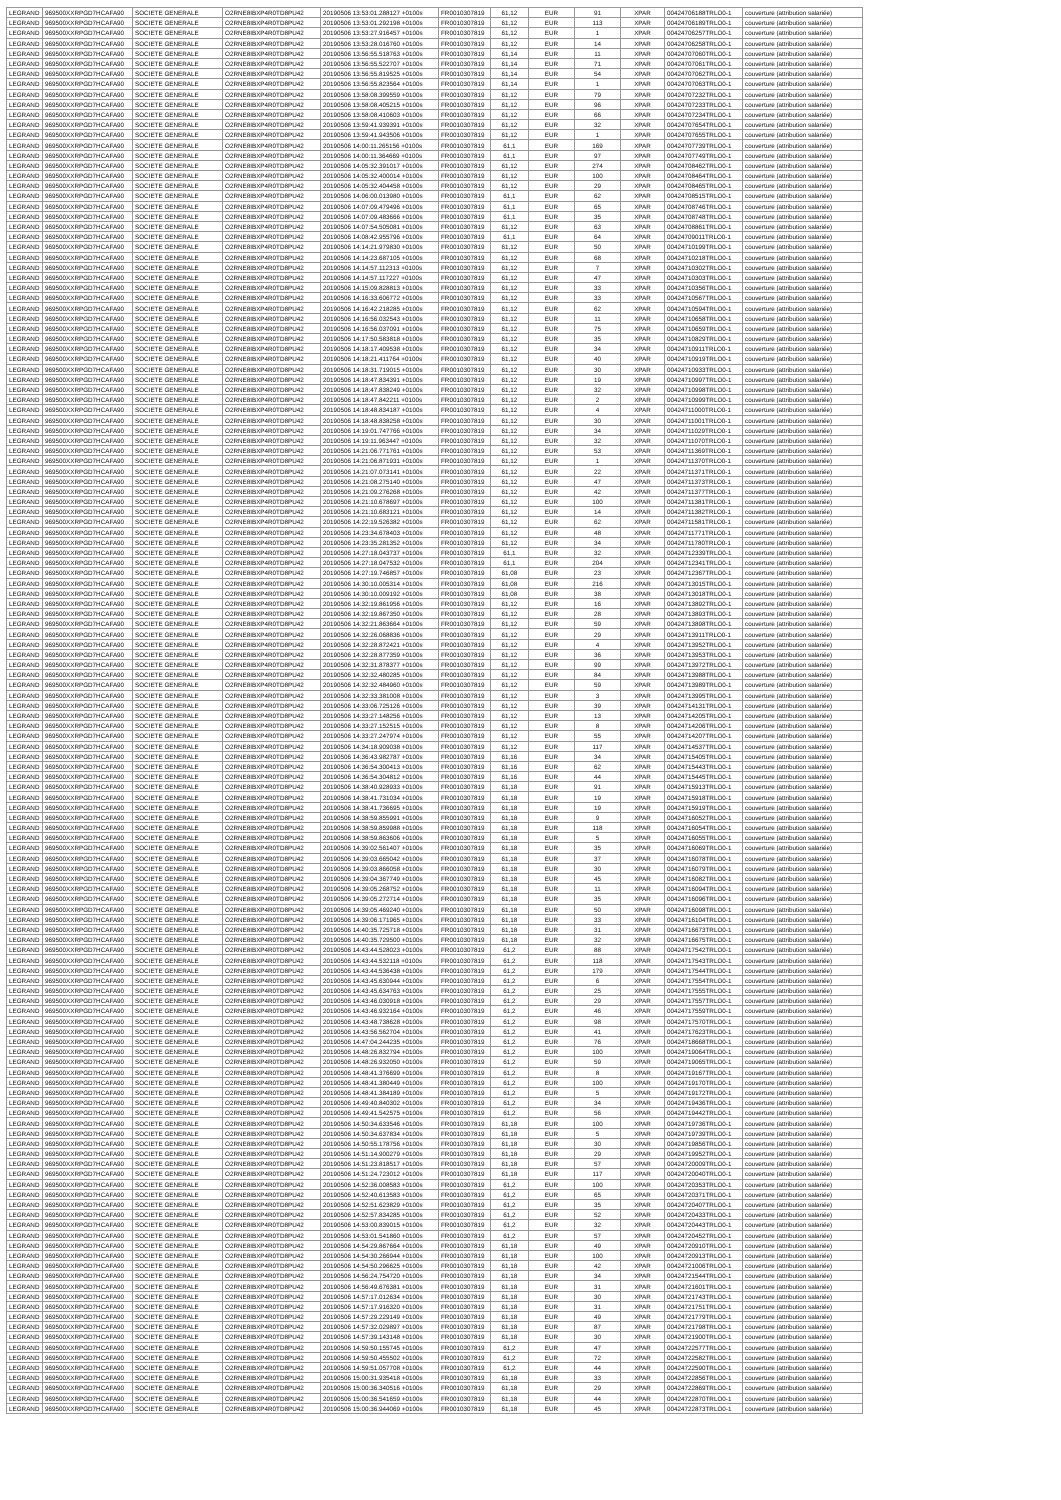| LEGRAND | 969500XXRPGD7HCAFA90 | SOCIETE GENERALE | O2RNE8IBXP4R0TD8PU42 | 20190506 13:53:01.288127 +0100s | FR0010307819 | 61,12 | EUR | 91 | XPAR | 00424706188TRLO0-1 | couverture (attribution salariée) |
| LEGRAND | 969500XXRPGD7HCAFA90 | SOCIETE GENERALE | O2RNE8IBXP4R0TD8PU42 | 20190506 13:53:01.292198 +0100s | FR0010307819 | 61,12 | EUR | 113 | XPAR | 00424706189TRLO0-1 | couverture (attribution salariée) |
| LEGRAND | 969500XXRPGD7HCAFA90 | SOCIETE GENERALE | O2RNE8IBXP4R0TD8PU42 | 20190506 13:53:27.916457 +0100s | FR0010307819 | 61,12 | EUR | 1 | XPAR | 00424706257TRLO0-1 | couverture (attribution salariée) |
| LEGRAND | 969500XXRPGD7HCAFA90 | SOCIETE GENERALE | O2RNE8IBXP4R0TD8PU42 | 20190506 13:53:28.016760 +0100s | FR0010307819 | 61,12 | EUR | 14 | XPAR | 00424706258TRLO0-1 | couverture (attribution salariée) |
| LEGRAND | 969500XXRPGD7HCAFA90 | SOCIETE GENERALE | O2RNE8IBXP4R0TD8PU42 | 20190506 13:56:55.518763 +0100s | FR0010307819 | 61,14 | EUR | 11 | XPAR | 00424707060TRLO0-1 | couverture (attribution salariée) |
| LEGRAND | 969500XXRPGD7HCAFA90 | SOCIETE GENERALE | O2RNE8IBXP4R0TD8PU42 | 20190506 13:56:55.522707 +0100s | FR0010307819 | 61,14 | EUR | 71 | XPAR | 00424707061TRLO0-1 | couverture (attribution salariée) |
| LEGRAND | 969500XXRPGD7HCAFA90 | SOCIETE GENERALE | O2RNE8IBXP4R0TD8PU42 | 20190506 13:56:55.819525 +0100s | FR0010307819 | 61,14 | EUR | 54 | XPAR | 00424707062TRLO0-1 | couverture (attribution salariée) |
| LEGRAND | 969500XXRPGD7HCAFA90 | SOCIETE GENERALE | O2RNE8IBXP4R0TD8PU42 | 20190506 13:56:55.823564 +0100s | FR0010307819 | 61,14 | EUR | 1 | XPAR | 00424707063TRLO0-1 | couverture (attribution salariée) |
| LEGRAND | 969500XXRPGD7HCAFA90 | SOCIETE GENERALE | O2RNE8IBXP4R0TD8PU42 | 20190506 13:58:08.399559 +0100s | FR0010307819 | 61,12 | EUR | 79 | XPAR | 00424707232TRLO0-1 | couverture (attribution salariée) |
| LEGRAND | 969500XXRPGD7HCAFA90 | SOCIETE GENERALE | O2RNE8IBXP4R0TD8PU42 | 20190506 13:58:08.405215 +0100s | FR0010307819 | 61,12 | EUR | 96 | XPAR | 00424707233TRLO0-1 | couverture (attribution salariée) |
| LEGRAND | 969500XXRPGD7HCAFA90 | SOCIETE GENERALE | O2RNE8IBXP4R0TD8PU42 | 20190506 13:58:08.410603 +0100s | FR0010307819 | 61,12 | EUR | 66 | XPAR | 00424707234TRLO0-1 | couverture (attribution salariée) |
| LEGRAND | 969500XXRPGD7HCAFA90 | SOCIETE GENERALE | O2RNE8IBXP4R0TD8PU42 | 20190506 13:59:41.939391 +0100s | FR0010307819 | 61,12 | EUR | 32 | XPAR | 00424707654TRLO0-1 | couverture (attribution salariée) |
| LEGRAND | 969500XXRPGD7HCAFA90 | SOCIETE GENERALE | O2RNE8IBXP4R0TD8PU42 | 20190506 13:59:41.943506 +0100s | FR0010307819 | 61,12 | EUR | 1 | XPAR | 00424707655TRLO0-1 | couverture (attribution salariée) |
| LEGRAND | 969500XXRPGD7HCAFA90 | SOCIETE GENERALE | O2RNE8IBXP4R0TD8PU42 | 20190506 14:00:11.265156 +0100s | FR0010307819 | 61,1 | EUR | 169 | XPAR | 00424707739TRLO0-1 | couverture (attribution salariée) |
| LEGRAND | 969500XXRPGD7HCAFA90 | SOCIETE GENERALE | O2RNE8IBXP4R0TD8PU42 | 20190506 14:00:11.364669 +0100s | FR0010307819 | 61,1 | EUR | 97 | XPAR | 00424707749TRLO0-1 | couverture (attribution salariée) |
| LEGRAND | 969500XXRPGD7HCAFA90 | SOCIETE GENERALE | O2RNE8IBXP4R0TD8PU42 | 20190506 14:05:32.391017 +0100s | FR0010307819 | 61,12 | EUR | 274 | XPAR | 00424708462TRLO0-1 | couverture (attribution salariée) |
| LEGRAND | 969500XXRPGD7HCAFA90 | SOCIETE GENERALE | O2RNE8IBXP4R0TD8PU42 | 20190506 14:05:32.400014 +0100s | FR0010307819 | 61,12 | EUR | 100 | XPAR | 00424708464TRLO0-1 | couverture (attribution salariée) |
| LEGRAND | 969500XXRPGD7HCAFA90 | SOCIETE GENERALE | O2RNE8IBXP4R0TD8PU42 | 20190506 14:05:32.404458 +0100s | FR0010307819 | 61,12 | EUR | 29 | XPAR | 00424708465TRLO0-1 | couverture (attribution salariée) |
| LEGRAND | 969500XXRPGD7HCAFA90 | SOCIETE GENERALE | O2RNE8IBXP4R0TD8PU42 | 20190506 14:06:00.013980 +0100s | FR0010307819 | 61,1 | EUR | 62 | XPAR | 00424708515TRLO0-1 | couverture (attribution salariée) |
| LEGRAND | 969500XXRPGD7HCAFA90 | SOCIETE GENERALE | O2RNE8IBXP4R0TD8PU42 | 20190506 14:07:09.479496 +0100s | FR0010307819 | 61,1 | EUR | 65 | XPAR | 00424708746TRLO0-1 | couverture (attribution salariée) |
| LEGRAND | 969500XXRPGD7HCAFA90 | SOCIETE GENERALE | O2RNE8IBXP4R0TD8PU42 | 20190506 14:07:09.483666 +0100s | FR0010307819 | 61,1 | EUR | 35 | XPAR | 00424708748TRLO0-1 | couverture (attribution salariée) |
| LEGRAND | 969500XXRPGD7HCAFA90 | SOCIETE GENERALE | O2RNE8IBXP4R0TD8PU42 | 20190506 14:07:54.505081 +0100s | FR0010307819 | 61,12 | EUR | 63 | XPAR | 00424708861TRLO0-1 | couverture (attribution salariée) |
| LEGRAND | 969500XXRPGD7HCAFA90 | SOCIETE GENERALE | O2RNE8IBXP4R0TD8PU42 | 20190506 14:08:42.955796 +0100s | FR0010307819 | 61,1 | EUR | 64 | XPAR | 00424709011TRLO0-1 | couverture (attribution salariée) |
| LEGRAND | 969500XXRPGD7HCAFA90 | SOCIETE GENERALE | O2RNE8IBXP4R0TD8PU42 | 20190506 14:14:21.979830 +0100s | FR0010307819 | 61,12 | EUR | 50 | XPAR | 00424710199TRLO0-1 | couverture (attribution salariée) |
| LEGRAND | 969500XXRPGD7HCAFA90 | SOCIETE GENERALE | O2RNE8IBXP4R0TD8PU42 | 20190506 14:14:23.687105 +0100s | FR0010307819 | 61,12 | EUR | 68 | XPAR | 00424710218TRLO0-1 | couverture (attribution salariée) |
| LEGRAND | 969500XXRPGD7HCAFA90 | SOCIETE GENERALE | O2RNE8IBXP4R0TD8PU42 | 20190506 14:14:57.112313 +0100s | FR0010307819 | 61,12 | EUR | 7 | XPAR | 00424710302TRLO0-1 | couverture (attribution salariée) |
| LEGRAND | 969500XXRPGD7HCAFA90 | SOCIETE GENERALE | O2RNE8IBXP4R0TD8PU42 | 20190506 14:14:57.117227 +0100s | FR0010307819 | 61,12 | EUR | 47 | XPAR | 00424710303TRLO0-1 | couverture (attribution salariée) |
| LEGRAND | 969500XXRPGD7HCAFA90 | SOCIETE GENERALE | O2RNE8IBXP4R0TD8PU42 | 20190506 14:15:09.828813 +0100s | FR0010307819 | 61,12 | EUR | 33 | XPAR | 00424710356TRLO0-1 | couverture (attribution salariée) |
| LEGRAND | 969500XXRPGD7HCAFA90 | SOCIETE GENERALE | O2RNE8IBXP4R0TD8PU42 | 20190506 14:16:33.606772 +0100s | FR0010307819 | 61,12 | EUR | 33 | XPAR | 00424710567TRLO0-1 | couverture (attribution salariée) |
| LEGRAND | 969500XXRPGD7HCAFA90 | SOCIETE GENERALE | O2RNE8IBXP4R0TD8PU42 | 20190506 14:16:42.218285 +0100s | FR0010307819 | 61,12 | EUR | 62 | XPAR | 00424710594TRLO0-1 | couverture (attribution salariée) |
| LEGRAND | 969500XXRPGD7HCAFA90 | SOCIETE GENERALE | O2RNE8IBXP4R0TD8PU42 | 20190506 14:16:56.032543 +0100s | FR0010307819 | 61,12 | EUR | 11 | XPAR | 00424710658TRLO0-1 | couverture (attribution salariée) |
| LEGRAND | 969500XXRPGD7HCAFA90 | SOCIETE GENERALE | O2RNE8IBXP4R0TD8PU42 | 20190506 14:16:56.037091 +0100s | FR0010307819 | 61,12 | EUR | 75 | XPAR | 00424710659TRLO0-1 | couverture (attribution salariée) |
| LEGRAND | 969500XXRPGD7HCAFA90 | SOCIETE GENERALE | O2RNE8IBXP4R0TD8PU42 | 20190506 14:17:50.583818 +0100s | FR0010307819 | 61,12 | EUR | 35 | XPAR | 00424710829TRLO0-1 | couverture (attribution salariée) |
| LEGRAND | 969500XXRPGD7HCAFA90 | SOCIETE GENERALE | O2RNE8IBXP4R0TD8PU42 | 20190506 14:18:17.409538 +0100s | FR0010307819 | 61,12 | EUR | 34 | XPAR | 00424710911TRLO0-1 | couverture (attribution salariée) |
| LEGRAND | 969500XXRPGD7HCAFA90 | SOCIETE GENERALE | O2RNE8IBXP4R0TD8PU42 | 20190506 14:18:21.411764 +0100s | FR0010307819 | 61,12 | EUR | 40 | XPAR | 00424710919TRLO0-1 | couverture (attribution salariée) |
| LEGRAND | 969500XXRPGD7HCAFA90 | SOCIETE GENERALE | O2RNE8IBXP4R0TD8PU42 | 20190506 14:18:31.719015 +0100s | FR0010307819 | 61,12 | EUR | 30 | XPAR | 00424710933TRLO0-1 | couverture (attribution salariée) |
| LEGRAND | 969500XXRPGD7HCAFA90 | SOCIETE GENERALE | O2RNE8IBXP4R0TD8PU42 | 20190506 14:18:47.834391 +0100s | FR0010307819 | 61,12 | EUR | 19 | XPAR | 00424710997TRLO0-1 | couverture (attribution salariée) |
| LEGRAND | 969500XXRPGD7HCAFA90 | SOCIETE GENERALE | O2RNE8IBXP4R0TD8PU42 | 20190506 14:18:47.838249 +0100s | FR0010307819 | 61,12 | EUR | 32 | XPAR | 00424710998TRLO0-1 | couverture (attribution salariée) |
| LEGRAND | 969500XXRPGD7HCAFA90 | SOCIETE GENERALE | O2RNE8IBXP4R0TD8PU42 | 20190506 14:18:47.842211 +0100s | FR0010307819 | 61,12 | EUR | 2 | XPAR | 00424710999TRLO0-1 | couverture (attribution salariée) |
| LEGRAND | 969500XXRPGD7HCAFA90 | SOCIETE GENERALE | O2RNE8IBXP4R0TD8PU42 | 20190506 14:18:48.834187 +0100s | FR0010307819 | 61,12 | EUR | 4 | XPAR | 00424711000TRLO0-1 | couverture (attribution salariée) |
| LEGRAND | 969500XXRPGD7HCAFA90 | SOCIETE GENERALE | O2RNE8IBXP4R0TD8PU42 | 20190506 14:18:48.838258 +0100s | FR0010307819 | 61,12 | EUR | 30 | XPAR | 00424711001TRLO0-1 | couverture (attribution salariée) |
| LEGRAND | 969500XXRPGD7HCAFA90 | SOCIETE GENERALE | O2RNE8IBXP4R0TD8PU42 | 20190506 14:19:01.747766 +0100s | FR0010307819 | 61,12 | EUR | 34 | XPAR | 00424711029TRLO0-1 | couverture (attribution salariée) |
| LEGRAND | 969500XXRPGD7HCAFA90 | SOCIETE GENERALE | O2RNE8IBXP4R0TD8PU42 | 20190506 14:19:11.963447 +0100s | FR0010307819 | 61,12 | EUR | 32 | XPAR | 00424711070TRLO0-1 | couverture (attribution salariée) |
| LEGRAND | 969500XXRPGD7HCAFA90 | SOCIETE GENERALE | O2RNE8IBXP4R0TD8PU42 | 20190506 14:21:06.771761 +0100s | FR0010307819 | 61,12 | EUR | 53 | XPAR | 00424711369TRLO0-1 | couverture (attribution salariée) |
| LEGRAND | 969500XXRPGD7HCAFA90 | SOCIETE GENERALE | O2RNE8IBXP4R0TD8PU42 | 20190506 14:21:06.871931 +0100s | FR0010307819 | 61,12 | EUR | 1 | XPAR | 00424711370TRLO0-1 | couverture (attribution salariée) |
| LEGRAND | 969500XXRPGD7HCAFA90 | SOCIETE GENERALE | O2RNE8IBXP4R0TD8PU42 | 20190506 14:21:07.073141 +0100s | FR0010307819 | 61,12 | EUR | 22 | XPAR | 00424711371TRLO0-1 | couverture (attribution salariée) |
| LEGRAND | 969500XXRPGD7HCAFA90 | SOCIETE GENERALE | O2RNE8IBXP4R0TD8PU42 | 20190506 14:21:08.275140 +0100s | FR0010307819 | 61,12 | EUR | 47 | XPAR | 00424711373TRLO0-1 | couverture (attribution salariée) |
| LEGRAND | 969500XXRPGD7HCAFA90 | SOCIETE GENERALE | O2RNE8IBXP4R0TD8PU42 | 20190506 14:21:09.276268 +0100s | FR0010307819 | 61,12 | EUR | 42 | XPAR | 00424711377TRLO0-1 | couverture (attribution salariée) |
| LEGRAND | 969500XXRPGD7HCAFA90 | SOCIETE GENERALE | O2RNE8IBXP4R0TD8PU42 | 20190506 14:21:10.678697 +0100s | FR0010307819 | 61,12 | EUR | 100 | XPAR | 00424711381TRLO0-1 | couverture (attribution salariée) |
| LEGRAND | 969500XXRPGD7HCAFA90 | SOCIETE GENERALE | O2RNE8IBXP4R0TD8PU42 | 20190506 14:21:10.683121 +0100s | FR0010307819 | 61,12 | EUR | 14 | XPAR | 00424711382TRLO0-1 | couverture (attribution salariée) |
| LEGRAND | 969500XXRPGD7HCAFA90 | SOCIETE GENERALE | O2RNE8IBXP4R0TD8PU42 | 20190506 14:22:19.526382 +0100s | FR0010307819 | 61,12 | EUR | 62 | XPAR | 00424711581TRLO0-1 | couverture (attribution salariée) |
| LEGRAND | 969500XXRPGD7HCAFA90 | SOCIETE GENERALE | O2RNE8IBXP4R0TD8PU42 | 20190506 14:23:34.678403 +0100s | FR0010307819 | 61,12 | EUR | 48 | XPAR | 00424711771TRLO0-1 | couverture (attribution salariée) |
| LEGRAND | 969500XXRPGD7HCAFA90 | SOCIETE GENERALE | O2RNE8IBXP4R0TD8PU42 | 20190506 14:23:35.281352 +0100s | FR0010307819 | 61,12 | EUR | 34 | XPAR | 00424711780TRLO0-1 | couverture (attribution salariée) |
| LEGRAND | 969500XXRPGD7HCAFA90 | SOCIETE GENERALE | O2RNE8IBXP4R0TD8PU42 | 20190506 14:27:18.043737 +0100s | FR0010307819 | 61,1 | EUR | 32 | XPAR | 00424712339TRLO0-1 | couverture (attribution salariée) |
| LEGRAND | 969500XXRPGD7HCAFA90 | SOCIETE GENERALE | O2RNE8IBXP4R0TD8PU42 | 20190506 14:27:18.047532 +0100s | FR0010307819 | 61,1 | EUR | 204 | XPAR | 00424712341TRLO0-1 | couverture (attribution salariée) |
| LEGRAND | 969500XXRPGD7HCAFA90 | SOCIETE GENERALE | O2RNE8IBXP4R0TD8PU42 | 20190506 14:27:19.746857 +0100s | FR0010307819 | 61,08 | EUR | 23 | XPAR | 00424712367TRLO0-1 | couverture (attribution salariée) |
| LEGRAND | 969500XXRPGD7HCAFA90 | SOCIETE GENERALE | O2RNE8IBXP4R0TD8PU42 | 20190506 14:30:10.005314 +0100s | FR0010307819 | 61,08 | EUR | 216 | XPAR | 00424713015TRLO0-1 | couverture (attribution salariée) |
| LEGRAND | 969500XXRPGD7HCAFA90 | SOCIETE GENERALE | O2RNE8IBXP4R0TD8PU42 | 20190506 14:30:10.009192 +0100s | FR0010307819 | 61,08 | EUR | 38 | XPAR | 00424713018TRLO0-1 | couverture (attribution salariée) |
| LEGRAND | 969500XXRPGD7HCAFA90 | SOCIETE GENERALE | O2RNE8IBXP4R0TD8PU42 | 20190506 14:32:19.861956 +0100s | FR0010307819 | 61,12 | EUR | 16 | XPAR | 00424713892TRLO0-1 | couverture (attribution salariée) |
| LEGRAND | 969500XXRPGD7HCAFA90 | SOCIETE GENERALE | O2RNE8IBXP4R0TD8PU42 | 20190506 14:32:19.867350 +0100s | FR0010307819 | 61,12 | EUR | 28 | XPAR | 00424713893TRLO0-1 | couverture (attribution salariée) |
| LEGRAND | 969500XXRPGD7HCAFA90 | SOCIETE GENERALE | O2RNE8IBXP4R0TD8PU42 | 20190506 14:32:21.863664 +0100s | FR0010307819 | 61,12 | EUR | 59 | XPAR | 00424713898TRLO0-1 | couverture (attribution salariée) |
| LEGRAND | 969500XXRPGD7HCAFA90 | SOCIETE GENERALE | O2RNE8IBXP4R0TD8PU42 | 20190506 14:32:26.068836 +0100s | FR0010307819 | 61,12 | EUR | 29 | XPAR | 00424713911TRLO0-1 | couverture (attribution salariée) |
| LEGRAND | 969500XXRPGD7HCAFA90 | SOCIETE GENERALE | O2RNE8IBXP4R0TD8PU42 | 20190506 14:32:28.872421 +0100s | FR0010307819 | 61,12 | EUR | 4 | XPAR | 00424713952TRLO0-1 | couverture (attribution salariée) |
| LEGRAND | 969500XXRPGD7HCAFA90 | SOCIETE GENERALE | O2RNE8IBXP4R0TD8PU42 | 20190506 14:32:28.877359 +0100s | FR0010307819 | 61,12 | EUR | 36 | XPAR | 00424713953TRLO0-1 | couverture (attribution salariée) |
| LEGRAND | 969500XXRPGD7HCAFA90 | SOCIETE GENERALE | O2RNE8IBXP4R0TD8PU42 | 20190506 14:32:31.878377 +0100s | FR0010307819 | 61,12 | EUR | 99 | XPAR | 00424713972TRLO0-1 | couverture (attribution salariée) |
| LEGRAND | 969500XXRPGD7HCAFA90 | SOCIETE GENERALE | O2RNE8IBXP4R0TD8PU42 | 20190506 14:32:32.480285 +0100s | FR0010307819 | 61,12 | EUR | 84 | XPAR | 00424713988TRLO0-1 | couverture (attribution salariée) |
| LEGRAND | 969500XXRPGD7HCAFA90 | SOCIETE GENERALE | O2RNE8IBXP4R0TD8PU42 | 20190506 14:32:32.484960 +0100s | FR0010307819 | 61,12 | EUR | 59 | XPAR | 00424713989TRLO0-1 | couverture (attribution salariée) |
| LEGRAND | 969500XXRPGD7HCAFA90 | SOCIETE GENERALE | O2RNE8IBXP4R0TD8PU42 | 20190506 14:32:33.381008 +0100s | FR0010307819 | 61,12 | EUR | 3 | XPAR | 00424713995TRLO0-1 | couverture (attribution salariée) |
| LEGRAND | 969500XXRPGD7HCAFA90 | SOCIETE GENERALE | O2RNE8IBXP4R0TD8PU42 | 20190506 14:33:06.725126 +0100s | FR0010307819 | 61,12 | EUR | 39 | XPAR | 00424714131TRLO0-1 | couverture (attribution salariée) |
| LEGRAND | 969500XXRPGD7HCAFA90 | SOCIETE GENERALE | O2RNE8IBXP4R0TD8PU42 | 20190506 14:33:27.148256 +0100s | FR0010307819 | 61,12 | EUR | 13 | XPAR | 00424714205TRLO0-1 | couverture (attribution salariée) |
| LEGRAND | 969500XXRPGD7HCAFA90 | SOCIETE GENERALE | O2RNE8IBXP4R0TD8PU42 | 20190506 14:33:27.152515 +0100s | FR0010307819 | 61,12 | EUR | 8 | XPAR | 00424714206TRLO0-1 | couverture (attribution salariée) |
| LEGRAND | 969500XXRPGD7HCAFA90 | SOCIETE GENERALE | O2RNE8IBXP4R0TD8PU42 | 20190506 14:33:27.247974 +0100s | FR0010307819 | 61,12 | EUR | 55 | XPAR | 00424714207TRLO0-1 | couverture (attribution salariée) |
| LEGRAND | 969500XXRPGD7HCAFA90 | SOCIETE GENERALE | O2RNE8IBXP4R0TD8PU42 | 20190506 14:34:18.909038 +0100s | FR0010307819 | 61,12 | EUR | 117 | XPAR | 00424714537TRLO0-1 | couverture (attribution salariée) |
| LEGRAND | 969500XXRPGD7HCAFA90 | SOCIETE GENERALE | O2RNE8IBXP4R0TD8PU42 | 20190506 14:36:43.982787 +0100s | FR0010307819 | 61,16 | EUR | 34 | XPAR | 00424715405TRLO0-1 | couverture (attribution salariée) |
| LEGRAND | 969500XXRPGD7HCAFA90 | SOCIETE GENERALE | O2RNE8IBXP4R0TD8PU42 | 20190506 14:36:54.300413 +0100s | FR0010307819 | 61,16 | EUR | 62 | XPAR | 00424715443TRLO0-1 | couverture (attribution salariée) |
| LEGRAND | 969500XXRPGD7HCAFA90 | SOCIETE GENERALE | O2RNE8IBXP4R0TD8PU42 | 20190506 14:36:54.304812 +0100s | FR0010307819 | 61,16 | EUR | 44 | XPAR | 00424715445TRLO0-1 | couverture (attribution salariée) |
| LEGRAND | 969500XXRPGD7HCAFA90 | SOCIETE GENERALE | O2RNE8IBXP4R0TD8PU42 | 20190506 14:38:40.928933 +0100s | FR0010307819 | 61,18 | EUR | 91 | XPAR | 00424715913TRLO0-1 | couverture (attribution salariée) |
| LEGRAND | 969500XXRPGD7HCAFA90 | SOCIETE GENERALE | O2RNE8IBXP4R0TD8PU42 | 20190506 14:38:41.731034 +0100s | FR0010307819 | 61,18 | EUR | 19 | XPAR | 00424715918TRLO0-1 | couverture (attribution salariée) |
| LEGRAND | 969500XXRPGD7HCAFA90 | SOCIETE GENERALE | O2RNE8IBXP4R0TD8PU42 | 20190506 14:38:41.736695 +0100s | FR0010307819 | 61,18 | EUR | 19 | XPAR | 00424715919TRLO0-1 | couverture (attribution salariée) |
| LEGRAND | 969500XXRPGD7HCAFA90 | SOCIETE GENERALE | O2RNE8IBXP4R0TD8PU42 | 20190506 14:38:59.855991 +0100s | FR0010307819 | 61,18 | EUR | 9 | XPAR | 00424716052TRLO0-1 | couverture (attribution salariée) |
| LEGRAND | 969500XXRPGD7HCAFA90 | SOCIETE GENERALE | O2RNE8IBXP4R0TD8PU42 | 20190506 14:38:59.859988 +0100s | FR0010307819 | 61,18 | EUR | 118 | XPAR | 00424716054TRLO0-1 | couverture (attribution salariée) |
| LEGRAND | 969500XXRPGD7HCAFA90 | SOCIETE GENERALE | O2RNE8IBXP4R0TD8PU42 | 20190506 14:38:59.863606 +0100s | FR0010307819 | 61,18 | EUR | 5 | XPAR | 00424716055TRLO0-1 | couverture (attribution salariée) |
| LEGRAND | 969500XXRPGD7HCAFA90 | SOCIETE GENERALE | O2RNE8IBXP4R0TD8PU42 | 20190506 14:39:02.561407 +0100s | FR0010307819 | 61,18 | EUR | 35 | XPAR | 00424716069TRLO0-1 | couverture (attribution salariée) |
| LEGRAND | 969500XXRPGD7HCAFA90 | SOCIETE GENERALE | O2RNE8IBXP4R0TD8PU42 | 20190506 14:39:03.665042 +0100s | FR0010307819 | 61,18 | EUR | 37 | XPAR | 00424716078TRLO0-1 | couverture (attribution salariée) |
| LEGRAND | 969500XXRPGD7HCAFA90 | SOCIETE GENERALE | O2RNE8IBXP4R0TD8PU42 | 20190506 14:39:03.866058 +0100s | FR0010307819 | 61,18 | EUR | 30 | XPAR | 00424716079TRLO0-1 | couverture (attribution salariée) |
| LEGRAND | 969500XXRPGD7HCAFA90 | SOCIETE GENERALE | O2RNE8IBXP4R0TD8PU42 | 20190506 14:39:04.367749 +0100s | FR0010307819 | 61,18 | EUR | 45 | XPAR | 00424716082TRLO0-1 | couverture (attribution salariée) |
| LEGRAND | 969500XXRPGD7HCAFA90 | SOCIETE GENERALE | O2RNE8IBXP4R0TD8PU42 | 20190506 14:39:05.268752 +0100s | FR0010307819 | 61,18 | EUR | 11 | XPAR | 00424716094TRLO0-1 | couverture (attribution salariée) |
| LEGRAND | 969500XXRPGD7HCAFA90 | SOCIETE GENERALE | O2RNE8IBXP4R0TD8PU42 | 20190506 14:39:05.272714 +0100s | FR0010307819 | 61,18 | EUR | 35 | XPAR | 00424716096TRLO0-1 | couverture (attribution salariée) |
| LEGRAND | 969500XXRPGD7HCAFA90 | SOCIETE GENERALE | O2RNE8IBXP4R0TD8PU42 | 20190506 14:39:05.469240 +0100s | FR0010307819 | 61,18 | EUR | 50 | XPAR | 00424716098TRLO0-1 | couverture (attribution salariée) |
| LEGRAND | 969500XXRPGD7HCAFA90 | SOCIETE GENERALE | O2RNE8IBXP4R0TD8PU42 | 20190506 14:39:06.171965 +0100s | FR0010307819 | 61,18 | EUR | 33 | XPAR | 00424716104TRLO0-1 | couverture (attribution salariée) |
| LEGRAND | 969500XXRPGD7HCAFA90 | SOCIETE GENERALE | O2RNE8IBXP4R0TD8PU42 | 20190506 14:40:35.725718 +0100s | FR0010307819 | 61,18 | EUR | 31 | XPAR | 00424716673TRLO0-1 | couverture (attribution salariée) |
| LEGRAND | 969500XXRPGD7HCAFA90 | SOCIETE GENERALE | O2RNE8IBXP4R0TD8PU42 | 20190506 14:40:35.729500 +0100s | FR0010307819 | 61,18 | EUR | 32 | XPAR | 00424716675TRLO0-1 | couverture (attribution salariée) |
| LEGRAND | 969500XXRPGD7HCAFA90 | SOCIETE GENERALE | O2RNE8IBXP4R0TD8PU42 | 20190506 14:43:44.528023 +0100s | FR0010307819 | 61,2 | EUR | 88 | XPAR | 00424717542TRLO0-1 | couverture (attribution salariée) |
| LEGRAND | 969500XXRPGD7HCAFA90 | SOCIETE GENERALE | O2RNE8IBXP4R0TD8PU42 | 20190506 14:43:44.532118 +0100s | FR0010307819 | 61,2 | EUR | 118 | XPAR | 00424717543TRLO0-1 | couverture (attribution salariée) |
| LEGRAND | 969500XXRPGD7HCAFA90 | SOCIETE GENERALE | O2RNE8IBXP4R0TD8PU42 | 20190506 14:43:44.536438 +0100s | FR0010307819 | 61,2 | EUR | 179 | XPAR | 00424717544TRLO0-1 | couverture (attribution salariée) |
| LEGRAND | 969500XXRPGD7HCAFA90 | SOCIETE GENERALE | O2RNE8IBXP4R0TD8PU42 | 20190506 14:43:45.630944 +0100s | FR0010307819 | 61,2 | EUR | 6 | XPAR | 00424717554TRLO0-1 | couverture (attribution salariée) |
| LEGRAND | 969500XXRPGD7HCAFA90 | SOCIETE GENERALE | O2RNE8IBXP4R0TD8PU42 | 20190506 14:43:45.634763 +0100s | FR0010307819 | 61,2 | EUR | 25 | XPAR | 00424717555TRLO0-1 | couverture (attribution salariée) |
| LEGRAND | 969500XXRPGD7HCAFA90 | SOCIETE GENERALE | O2RNE8IBXP4R0TD8PU42 | 20190506 14:43:46.030918 +0100s | FR0010307819 | 61,2 | EUR | 29 | XPAR | 00424717557TRLO0-1 | couverture (attribution salariée) |
| LEGRAND | 969500XXRPGD7HCAFA90 | SOCIETE GENERALE | O2RNE8IBXP4R0TD8PU42 | 20190506 14:43:46.932164 +0100s | FR0010307819 | 61,2 | EUR | 46 | XPAR | 00424717559TRLO0-1 | couverture (attribution salariée) |
| LEGRAND | 969500XXRPGD7HCAFA90 | SOCIETE GENERALE | O2RNE8IBXP4R0TD8PU42 | 20190506 14:43:48.738628 +0100s | FR0010307819 | 61,2 | EUR | 98 | XPAR | 00424717570TRLO0-1 | couverture (attribution salariée) |
| LEGRAND | 969500XXRPGD7HCAFA90 | SOCIETE GENERALE | O2RNE8IBXP4R0TD8PU42 | 20190506 14:43:56.562704 +0100s | FR0010307819 | 61,2 | EUR | 41 | XPAR | 00424717623TRLO0-1 | couverture (attribution salariée) |
| LEGRAND | 969500XXRPGD7HCAFA90 | SOCIETE GENERALE | O2RNE8IBXP4R0TD8PU42 | 20190506 14:47:04.244235 +0100s | FR0010307819 | 61,2 | EUR | 76 | XPAR | 00424718668TRLO0-1 | couverture (attribution salariée) |
| LEGRAND | 969500XXRPGD7HCAFA90 | SOCIETE GENERALE | O2RNE8IBXP4R0TD8PU42 | 20190506 14:48:26.832794 +0100s | FR0010307819 | 61,2 | EUR | 100 | XPAR | 00424719064TRLO0-1 | couverture (attribution salariée) |
| LEGRAND | 969500XXRPGD7HCAFA90 | SOCIETE GENERALE | O2RNE8IBXP4R0TD8PU42 | 20190506 14:48:26.932050 +0100s | FR0010307819 | 61,2 | EUR | 59 | XPAR | 00424719065TRLO0-1 | couverture (attribution salariée) |
| LEGRAND | 969500XXRPGD7HCAFA90 | SOCIETE GENERALE | O2RNE8IBXP4R0TD8PU42 | 20190506 14:48:41.376699 +0100s | FR0010307819 | 61,2 | EUR | 8 | XPAR | 00424719167TRLO0-1 | couverture (attribution salariée) |
| LEGRAND | 969500XXRPGD7HCAFA90 | SOCIETE GENERALE | O2RNE8IBXP4R0TD8PU42 | 20190506 14:48:41.380449 +0100s | FR0010307819 | 61,2 | EUR | 100 | XPAR | 00424719170TRLO0-1 | couverture (attribution salariée) |
| LEGRAND | 969500XXRPGD7HCAFA90 | SOCIETE GENERALE | O2RNE8IBXP4R0TD8PU42 | 20190506 14:48:41.384189 +0100s | FR0010307819 | 61,2 | EUR | 5 | XPAR | 00424719172TRLO0-1 | couverture (attribution salariée) |
| LEGRAND | 969500XXRPGD7HCAFA90 | SOCIETE GENERALE | O2RNE8IBXP4R0TD8PU42 | 20190506 14:49:40.840302 +0100s | FR0010307819 | 61,2 | EUR | 34 | XPAR | 00424719436TRLO0-1 | couverture (attribution salariée) |
| LEGRAND | 969500XXRPGD7HCAFA90 | SOCIETE GENERALE | O2RNE8IBXP4R0TD8PU42 | 20190506 14:49:41.542575 +0100s | FR0010307819 | 61,2 | EUR | 56 | XPAR | 00424719442TRLO0-1 | couverture (attribution salariée) |
| LEGRAND | 969500XXRPGD7HCAFA90 | SOCIETE GENERALE | O2RNE8IBXP4R0TD8PU42 | 20190506 14:50:34.633546 +0100s | FR0010307819 | 61,18 | EUR | 100 | XPAR | 00424719736TRLO0-1 | couverture (attribution salariée) |
| LEGRAND | 969500XXRPGD7HCAFA90 | SOCIETE GENERALE | O2RNE8IBXP4R0TD8PU42 | 20190506 14:50:34.637834 +0100s | FR0010307819 | 61,18 | EUR | 5 | XPAR | 00424719739TRLO0-1 | couverture (attribution salariée) |
| LEGRAND | 969500XXRPGD7HCAFA90 | SOCIETE GENERALE | O2RNE8IBXP4R0TD8PU42 | 20190506 14:50:55.178756 +0100s | FR0010307819 | 61,18 | EUR | 30 | XPAR | 00424719856TRLO0-1 | couverture (attribution salariée) |
| LEGRAND | 969500XXRPGD7HCAFA90 | SOCIETE GENERALE | O2RNE8IBXP4R0TD8PU42 | 20190506 14:51:14.900279 +0100s | FR0010307819 | 61,18 | EUR | 29 | XPAR | 00424719952TRLO0-1 | couverture (attribution salariée) |
| LEGRAND | 969500XXRPGD7HCAFA90 | SOCIETE GENERALE | O2RNE8IBXP4R0TD8PU42 | 20190506 14:51:23.818517 +0100s | FR0010307819 | 61,18 | EUR | 57 | XPAR | 00424720009TRLO0-1 | couverture (attribution salariée) |
| LEGRAND | 969500XXRPGD7HCAFA90 | SOCIETE GENERALE | O2RNE8IBXP4R0TD8PU42 | 20190506 14:51:24.723012 +0100s | FR0010307819 | 61,18 | EUR | 117 | XPAR | 00424720040TRLO0-1 | couverture (attribution salariée) |
| LEGRAND | 969500XXRPGD7HCAFA90 | SOCIETE GENERALE | O2RNE8IBXP4R0TD8PU42 | 20190506 14:52:36.008583 +0100s | FR0010307819 | 61,2 | EUR | 100 | XPAR | 00424720353TRLO0-1 | couverture (attribution salariée) |
| LEGRAND | 969500XXRPGD7HCAFA90 | SOCIETE GENERALE | O2RNE8IBXP4R0TD8PU42 | 20190506 14:52:40.613583 +0100s | FR0010307819 | 61,2 | EUR | 65 | XPAR | 00424720371TRLO0-1 | couverture (attribution salariée) |
| LEGRAND | 969500XXRPGD7HCAFA90 | SOCIETE GENERALE | O2RNE8IBXP4R0TD8PU42 | 20190506 14:52:51.623829 +0100s | FR0010307819 | 61,2 | EUR | 35 | XPAR | 00424720407TRLO0-1 | couverture (attribution salariée) |
| LEGRAND | 969500XXRPGD7HCAFA90 | SOCIETE GENERALE | O2RNE8IBXP4R0TD8PU42 | 20190506 14:52:57.834285 +0100s | FR0010307819 | 61,2 | EUR | 52 | XPAR | 00424720433TRLO0-1 | couverture (attribution salariée) |
| LEGRAND | 969500XXRPGD7HCAFA90 | SOCIETE GENERALE | O2RNE8IBXP4R0TD8PU42 | 20190506 14:53:00.839015 +0100s | FR0010307819 | 61,2 | EUR | 32 | XPAR | 00424720443TRLO0-1 | couverture (attribution salariée) |
| LEGRAND | 969500XXRPGD7HCAFA90 | SOCIETE GENERALE | O2RNE8IBXP4R0TD8PU42 | 20190506 14:53:01.541860 +0100s | FR0010307819 | 61,2 | EUR | 57 | XPAR | 00424720452TRLO0-1 | couverture (attribution salariée) |
| LEGRAND | 969500XXRPGD7HCAFA90 | SOCIETE GENERALE | O2RNE8IBXP4R0TD8PU42 | 20190506 14:54:29.867664 +0100s | FR0010307819 | 61,18 | EUR | 49 | XPAR | 00424720910TRLO0-1 | couverture (attribution salariée) |
| LEGRAND | 969500XXRPGD7HCAFA90 | SOCIETE GENERALE | O2RNE8IBXP4R0TD8PU42 | 20190506 14:54:30.266944 +0100s | FR0010307819 | 61,18 | EUR | 100 | XPAR | 00424720913TRLO0-1 | couverture (attribution salariée) |
| LEGRAND | 969500XXRPGD7HCAFA90 | SOCIETE GENERALE | O2RNE8IBXP4R0TD8PU42 | 20190506 14:54:50.296625 +0100s | FR0010307819 | 61,18 | EUR | 42 | XPAR | 00424721006TRLO0-1 | couverture (attribution salariée) |
| LEGRAND | 969500XXRPGD7HCAFA90 | SOCIETE GENERALE | O2RNE8IBXP4R0TD8PU42 | 20190506 14:56:24.754720 +0100s | FR0010307819 | 61,18 | EUR | 34 | XPAR | 00424721544TRLO0-1 | couverture (attribution salariée) |
| LEGRAND | 969500XXRPGD7HCAFA90 | SOCIETE GENERALE | O2RNE8IBXP4R0TD8PU42 | 20190506 14:56:49.676381 +0100s | FR0010307819 | 61,18 | EUR | 31 | XPAR | 00424721601TRLO0-1 | couverture (attribution salariée) |
| LEGRAND | 969500XXRPGD7HCAFA90 | SOCIETE GENERALE | O2RNE8IBXP4R0TD8PU42 | 20190506 14:57:17.012634 +0100s | FR0010307819 | 61,18 | EUR | 30 | XPAR | 00424721743TRLO0-1 | couverture (attribution salariée) |
| LEGRAND | 969500XXRPGD7HCAFA90 | SOCIETE GENERALE | O2RNE8IBXP4R0TD8PU42 | 20190506 14:57:17.916320 +0100s | FR0010307819 | 61,18 | EUR | 31 | XPAR | 00424721751TRLO0-1 | couverture (attribution salariée) |
| LEGRAND | 969500XXRPGD7HCAFA90 | SOCIETE GENERALE | O2RNE8IBXP4R0TD8PU42 | 20190506 14:57:29.229149 +0100s | FR0010307819 | 61,18 | EUR | 49 | XPAR | 00424721779TRLO0-1 | couverture (attribution salariée) |
| LEGRAND | 969500XXRPGD7HCAFA90 | SOCIETE GENERALE | O2RNE8IBXP4R0TD8PU42 | 20190506 14:57:32.029897 +0100s | FR0010307819 | 61,18 | EUR | 87 | XPAR | 00424721798TRLO0-1 | couverture (attribution salariée) |
| LEGRAND | 969500XXRPGD7HCAFA90 | SOCIETE GENERALE | O2RNE8IBXP4R0TD8PU42 | 20190506 14:57:39.143148 +0100s | FR0010307819 | 61,18 | EUR | 30 | XPAR | 00424721900TRLO0-1 | couverture (attribution salariée) |
| LEGRAND | 969500XXRPGD7HCAFA90 | SOCIETE GENERALE | O2RNE8IBXP4R0TD8PU42 | 20190506 14:59:50.155745 +0100s | FR0010307819 | 61,2 | EUR | 47 | XPAR | 00424722577TRLO0-1 | couverture (attribution salariée) |
| LEGRAND | 969500XXRPGD7HCAFA90 | SOCIETE GENERALE | O2RNE8IBXP4R0TD8PU42 | 20190506 14:59:50.455502 +0100s | FR0010307819 | 61,2 | EUR | 72 | XPAR | 00424722582TRLO0-1 | couverture (attribution salariée) |
| LEGRAND | 969500XXRPGD7HCAFA90 | SOCIETE GENERALE | O2RNE8IBXP4R0TD8PU42 | 20190506 14:59:51.057708 +0100s | FR0010307819 | 61,2 | EUR | 44 | XPAR | 00424722590TRLO0-1 | couverture (attribution salariée) |
| LEGRAND | 969500XXRPGD7HCAFA90 | SOCIETE GENERALE | O2RNE8IBXP4R0TD8PU42 | 20190506 15:00:31.935418 +0100s | FR0010307819 | 61,18 | EUR | 33 | XPAR | 00424722856TRLO0-1 | couverture (attribution salariée) |
| LEGRAND | 969500XXRPGD7HCAFA90 | SOCIETE GENERALE | O2RNE8IBXP4R0TD8PU42 | 20190506 15:00:36.340516 +0100s | FR0010307819 | 61,18 | EUR | 29 | XPAR | 00424722869TRLO0-1 | couverture (attribution salariée) |
| LEGRAND | 969500XXRPGD7HCAFA90 | SOCIETE GENERALE | O2RNE8IBXP4R0TD8PU42 | 20190506 15:00:36.541659 +0100s | FR0010307819 | 61,18 | EUR | 44 | XPAR | 00424722870TRLO0-1 | couverture (attribution salariée) |
| LEGRAND | 969500XXRPGD7HCAFA90 | SOCIETE GENERALE | O2RNE8IBXP4R0TD8PU42 | 20190506 15:00:36.944069 +0100s | FR0010307819 | 61,18 | EUR | 45 | XPAR | 00424722873TRLO0-1 | couverture (attribution salariée) |